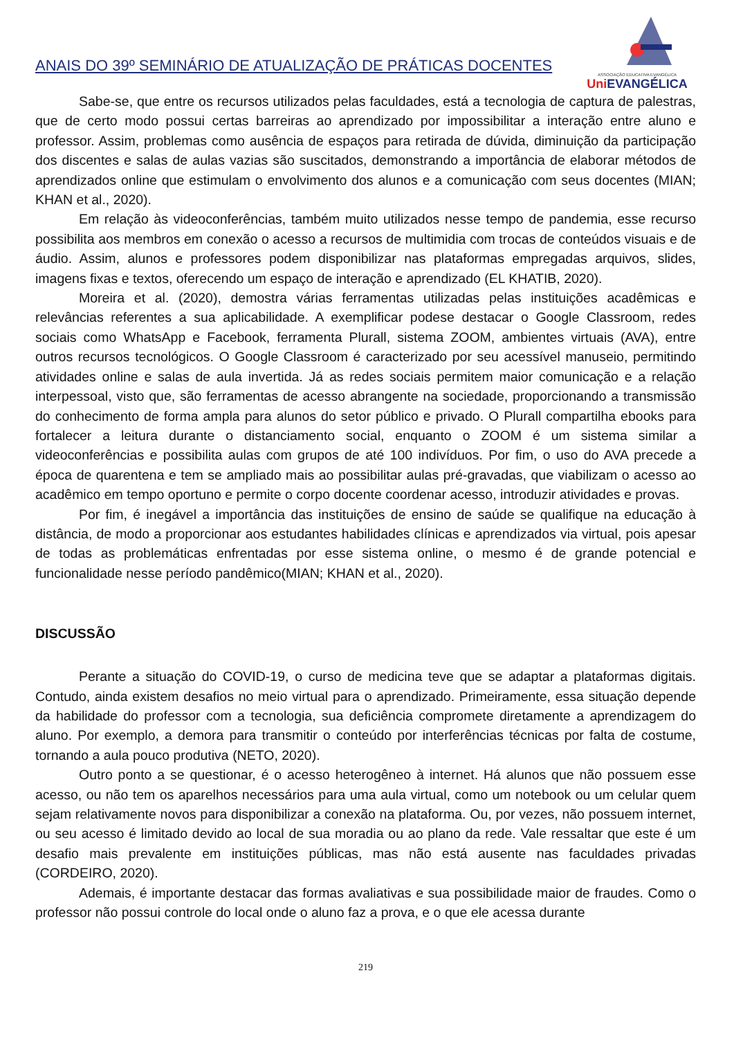ANAIS DO 39º SEMINÁRIO DE ATUALIZAÇÃO DE PRÁTICAS DOCENTES
ASSOCIAÇÃO EDUCATIVA EVANGÉLICA
Uni EVANGÉLICA
Sabe-se, que entre os recursos utilizados pelas faculdades, está a tecnologia de captura de palestras, que de certo modo possui certas barreiras ao aprendizado por impossibilitar a interação entre aluno e professor. Assim, problemas como ausência de espaços para retirada de dúvida, diminuição da participação dos discentes e salas de aulas vazias são suscitados, demonstrando a importância de elaborar métodos de aprendizados online que estimulam o envolvimento dos alunos e a comunicação com seus docentes (MIAN; KHAN et al., 2020).
Em relação às videoconferências, também muito utilizados nesse tempo de pandemia, esse recurso possibilita aos membros em conexão o acesso a recursos de multimidia com trocas de conteúdos visuais e de áudio. Assim, alunos e professores podem disponibilizar nas plataformas empregadas arquivos, slides, imagens fixas e textos, oferecendo um espaço de interação e aprendizado (EL KHATIB, 2020).
Moreira et al. (2020), demostra várias ferramentas utilizadas pelas instituições acadêmicas e relevâncias referentes a sua aplicabilidade. A exemplificar podese destacar o Google Classroom, redes sociais como WhatsApp e Facebook, ferramenta Plurall, sistema ZOOM, ambientes virtuais (AVA), entre outros recursos tecnológicos. O Google Classroom é caracterizado por seu acessível manuseio, permitindo atividades online e salas de aula invertida. Já as redes sociais permitem maior comunicação e a relação interpessoal, visto que, são ferramentas de acesso abrangente na sociedade, proporcionando a transmissão do conhecimento de forma ampla para alunos do setor público e privado. O Plurall compartilha ebooks para fortalecer a leitura durante o distanciamento social, enquanto o ZOOM é um sistema similar a videoconferências e possibilita aulas com grupos de até 100 indivíduos. Por fim, o uso do AVA precede a época de quarentena e tem se ampliado mais ao possibilitar aulas pré-gravadas, que viabilizam o acesso ao acadêmico em tempo oportuno e permite o corpo docente coordenar acesso, introduzir atividades e provas.
Por fim, é inegável a importância das instituições de ensino de saúde se qualifique na educação à distância, de modo a proporcionar aos estudantes habilidades clínicas e aprendizados via virtual, pois apesar de todas as problemáticas enfrentadas por esse sistema online, o mesmo é de grande potencial e funcionalidade nesse período pandêmico(MIAN; KHAN et al., 2020).
DISCUSSÃO
Perante a situação do COVID-19, o curso de medicina teve que se adaptar a plataformas digitais. Contudo, ainda existem desafios no meio virtual para o aprendizado. Primeiramente, essa situação depende da habilidade do professor com a tecnologia, sua deficiência compromete diretamente a aprendizagem do aluno. Por exemplo, a demora para transmitir o conteúdo por interferências técnicas por falta de costume, tornando a aula pouco produtiva (NETO, 2020).
Outro ponto a se questionar, é o acesso heterogêneo à internet. Há alunos que não possuem esse acesso, ou não tem os aparelhos necessários para uma aula virtual, como um notebook ou um celular quem sejam relativamente novos para disponibilizar a conexão na plataforma. Ou, por vezes, não possuem internet, ou seu acesso é limitado devido ao local de sua moradia ou ao plano da rede. Vale ressaltar que este é um desafio mais prevalente em instituições públicas, mas não está ausente nas faculdades privadas (CORDEIRO, 2020).
Ademais, é importante destacar das formas avaliativas e sua possibilidade maior de fraudes. Como o professor não possui controle do local onde o aluno faz a prova, e o que ele acessa durante
219